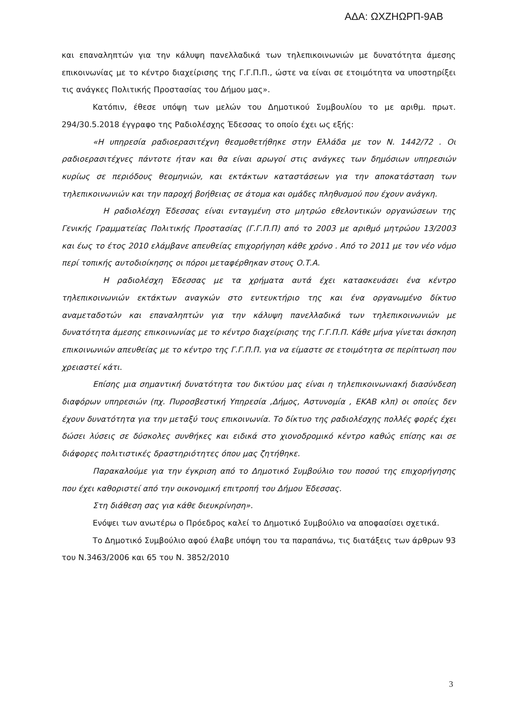ΑΔΑ: ΩΧΖΗΩΡΠ-9ΑΒ
και επαναληπτών για την κάλυψη πανελλαδικά των τηλεπικοινωνιών με δυνατότητα άμεσης επικοινωνίας με το κέντρο διαχείρισης της Γ.Γ.Π.Π., ώστε να είναι σε ετοιμότητα να υποστηρίξει τις ανάγκες Πολιτικής Προστασίας του Δήμου μας».
Κατόπιν, έθεσε υπόψη των μελών του Δημοτικού Συμβουλίου το με αριθμ. πρωτ. 294/30.5.2018 έγγραφο της Ραδιολέσχης Έδεσσας το οποίο έχει ως εξής:
«Η υπηρεσία ραδιοερασιτέχνη θεσμοθετήθηκε στην Ελλάδα με τον Ν. 1442/72 . Οι ραδιοερασιτέχνες πάντοτε ήταν και θα είναι αρωγοί στις ανάγκες των δημόσιων υπηρεσιών κυρίως σε περιόδους θεομηνιών, και εκτάκτων καταστάσεων για την αποκατάσταση των τηλεπικοινωνιών και την παροχή βοήθειας σε άτομα και ομάδες πληθυσμού που έχουν ανάγκη.
Η ραδιολέσχη Έδεσσας είναι ενταγμένη στο μητρώο εθελοντικών οργανώσεων της Γενικής Γραμματείας Πολιτικής Προστασίας (Γ.Γ.Π.Π) από το 2003 με αριθμό μητρώου 13/2003 και έως το έτος 2010 ελάμβανε απευθείας επιχορήγηση κάθε χρόνο . Από το 2011 με τον νέο νόμο περί τοπικής αυτοδιοίκησης οι πόροι μεταφέρθηκαν στους Ο.Τ.Α.
Η ραδιολέσχη Έδεσσας με τα χρήματα αυτά έχει κατασκευάσει ένα κέντρο τηλεπικοινωνιών εκτάκτων αναγκών στο εντευκτήριο της και ένα οργανωμένο δίκτυο αναμεταδοτών και επαναληπτών για την κάλυψη πανελλαδικά των τηλεπικοινωνιών με δυνατότητα άμεσης επικοινωνίας με το κέντρο διαχείρισης της Γ.Γ.Π.Π. Κάθε μήνα γίνεται άσκηση επικοινωνιών απευθείας με το κέντρο της Γ.Γ.Π.Π. για να είμαστε σε ετοιμότητα σε περίπτωση που χρειαστεί κάτι.
Επίσης μια σημαντική δυνατότητα του δικτύου μας είναι η τηλεπικοινωνιακή διασύνδεση διαφόρων υπηρεσιών (πχ. Πυροσβεστική Υπηρεσία ,Δήμος, Αστυνομία , ΕΚΑΒ κλπ) οι οποίες δεν έχουν δυνατότητα για την μεταξύ τους επικοινωνία. Το δίκτυο της ραδιολέσχης πολλές φορές έχει δώσει λύσεις σε δύσκολες συνθήκες και ειδικά στο χιονοδρομικό κέντρο καθώς επίσης και σε διάφορες πολιτιστικές δραστηριότητες όπου μας ζητήθηκε.
Παρακαλούμε για την έγκριση από το Δημοτικό Συμβούλιο του ποσού της επιχορήγησης που έχει καθοριστεί από την οικονομική επιτροπή του Δήμου Έδεσσας.
Στη διάθεση σας για κάθε διευκρίνηση».
Ενόψει των ανωτέρω ο Πρόεδρος καλεί το Δημοτικό Συμβούλιο να αποφασίσει σχετικά.
Το Δημοτικό Συμβούλιο αφού έλαβε υπόψη του τα παραπάνω, τις διατάξεις των άρθρων 93 του Ν.3463/2006 και 65 του Ν. 3852/2010
3